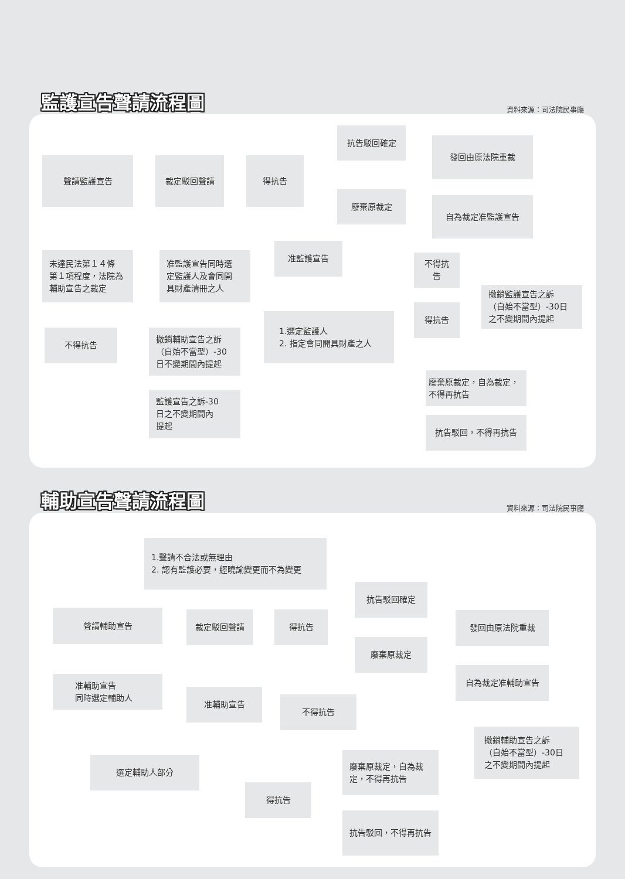監護宣告聲請流程圖
資料來源：司法院民事廳
聲請監護宣告
裁定駁回聲請
得抗告
抗告駁回確定
發回由原法院重裁
廢棄原裁定
自為裁定准監護宣告
未達民法第１４條
第１項程度，法院為
輔助宣告之裁定
准監護宣告同時選
定監護人及會同開
具財產清冊之人
准監護宣告
不得抗告
撤銷監護宣告之訴
（自始不當型）-30日
之不變期間內提起
1.選定監護人
2. 指定會同開具財產之人
得抗告
不得抗告
撤銷輔助宣告之訴
（自始不當型）-30
日不變期間內提起
監護宣告之訴-30
日之不變期間內
提起
廢棄原裁定，自為裁定，
不得再抗告
抗告駁回，不得再抗告
輔助宣告聲請流程圖
資料來源：司法院民事廳
1.聲請不合法或無理由
2. 認有監護必要，經曉諭變更而不為變更
聲請輔助宣告
裁定駁回聲請
得抗告
抗告駁回確定
發回由原法院重裁
廢棄原裁定
自為裁定准輔助宣告
准輔助宣告
同時選定輔助人
准輔助宣告
不得抗告
撤銷輔助宣告之訴
（自始不當型）-30日
之不變期間內提起
選定輔助人部分
得抗告
廢棄原裁定，自為裁
定，不得再抗告
抗告駁回，不得再抗告